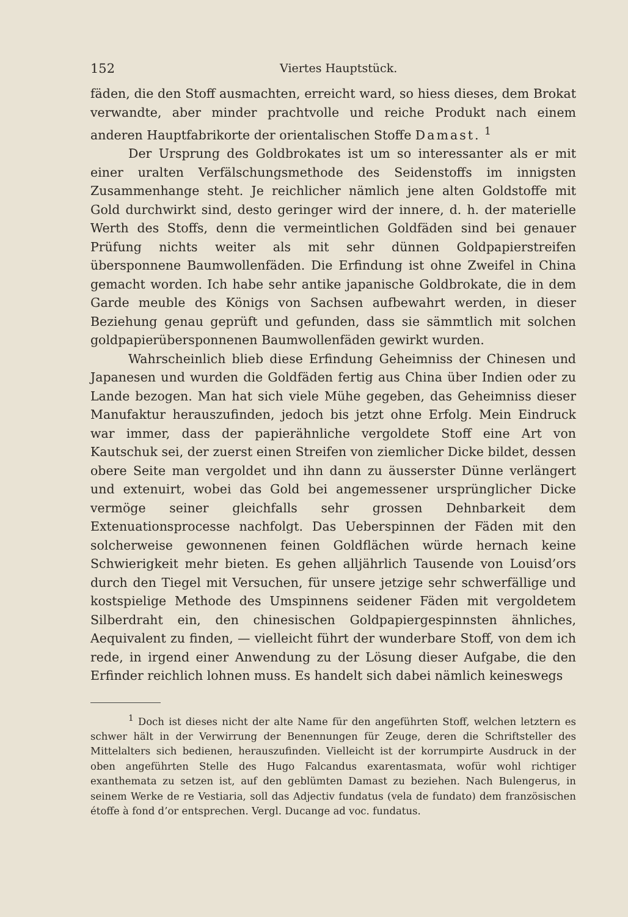152 Viertes Hauptstück.
fäden, die den Stoff ausmachten, erreicht ward, so hiess dieses, dem Brokat verwandte, aber minder prachtvolle und reiche Produkt nach einem anderen Hauptfabrikorte der orientalischen Stoffe Damast. <sup>1</sup>
Der Ursprung des Goldbrokates ist um so interessanter als er mit einer uralten Verfälschungsmethode des Seidenstoffs im innigsten Zusammenhange steht. Je reichlicher nämlich jene alten Goldstoffe mit Gold durchwirkt sind, desto geringer wird der innere, d. h. der materielle Werth des Stoffs, denn die vermeintlichen Goldfäden sind bei genauer Prüfung nichts weiter als mit sehr dünnen Goldpapierstreifen übersponnene Baumwollenfäden. Die Erfindung ist ohne Zweifel in China gemacht worden. Ich habe sehr antike japanische Goldbrokate, die in dem Garde meuble des Königs von Sachsen aufbewahrt werden, in dieser Beziehung genau geprüft und gefunden, dass sie sämmtlich mit solchen goldpapierübersponnenen Baumwollenfäden gewirkt wurden.
Wahrscheinlich blieb diese Erfindung Geheimniss der Chinesen und Japanesen und wurden die Goldfäden fertig aus China über Indien oder zu Lande bezogen. Man hat sich viele Mühe gegeben, das Geheimniss dieser Manufaktur herauszufinden, jedoch bis jetzt ohne Erfolg. Mein Eindruck war immer, dass der papierähnliche vergoldete Stoff eine Art von Kautschuk sei, der zuerst einen Streifen von ziemlicher Dicke bildet, dessen obere Seite man vergoldet und ihn dann zu äusserster Dünne verlängert und extenuirt, wobei das Gold bei angemessener ursprünglicher Dicke vermöge seiner gleichfalls sehr grossen Dehnbarkeit dem Extenuationsprocesse nachfolgt. Das Ueberspinnen der Fäden mit den solcherweise gewonnenen feinen Goldflächen würde hernach keine Schwierigkeit mehr bieten. Es gehen alljährlich Tausende von Louisd’ors durch den Tiegel mit Versuchen, für unsere jetzige sehr schwerfällige und kostspielige Methode des Umspinnens seidener Fäden mit vergoldetem Silberdraht ein, den chinesischen Goldpapiergespinnsten ähnliches, Aequivalent zu finden, — vielleicht führt der wunderbare Stoff, von dem ich rede, in irgend einer Anwendung zu der Lösung dieser Aufgabe, die den Erfinder reichlich lohnen muss. Es handelt sich dabei nämlich keineswegs
<sup>1</sup> Doch ist dieses nicht der alte Name für den angeführten Stoff, welchen letztern es schwer hält in der Verwirrung der Benennungen für Zeuge, deren die Schriftsteller des Mittelalters sich bedienen, herauszufinden. Vielleicht ist der korrumpirte Ausdruck in der oben angeführten Stelle des Hugo Falcandus exarentasmata, wofür wohl richtiger exanthemata zu setzen ist, auf den geblümten Damast zu beziehen. Nach Bulengerus, in seinem Werke de re Vestiaria, soll das Adjectiv fundatus (vela de fundato) dem französischen étoffe à fond d’or entsprechen. Vergl. Ducange ad voc. fundatus.